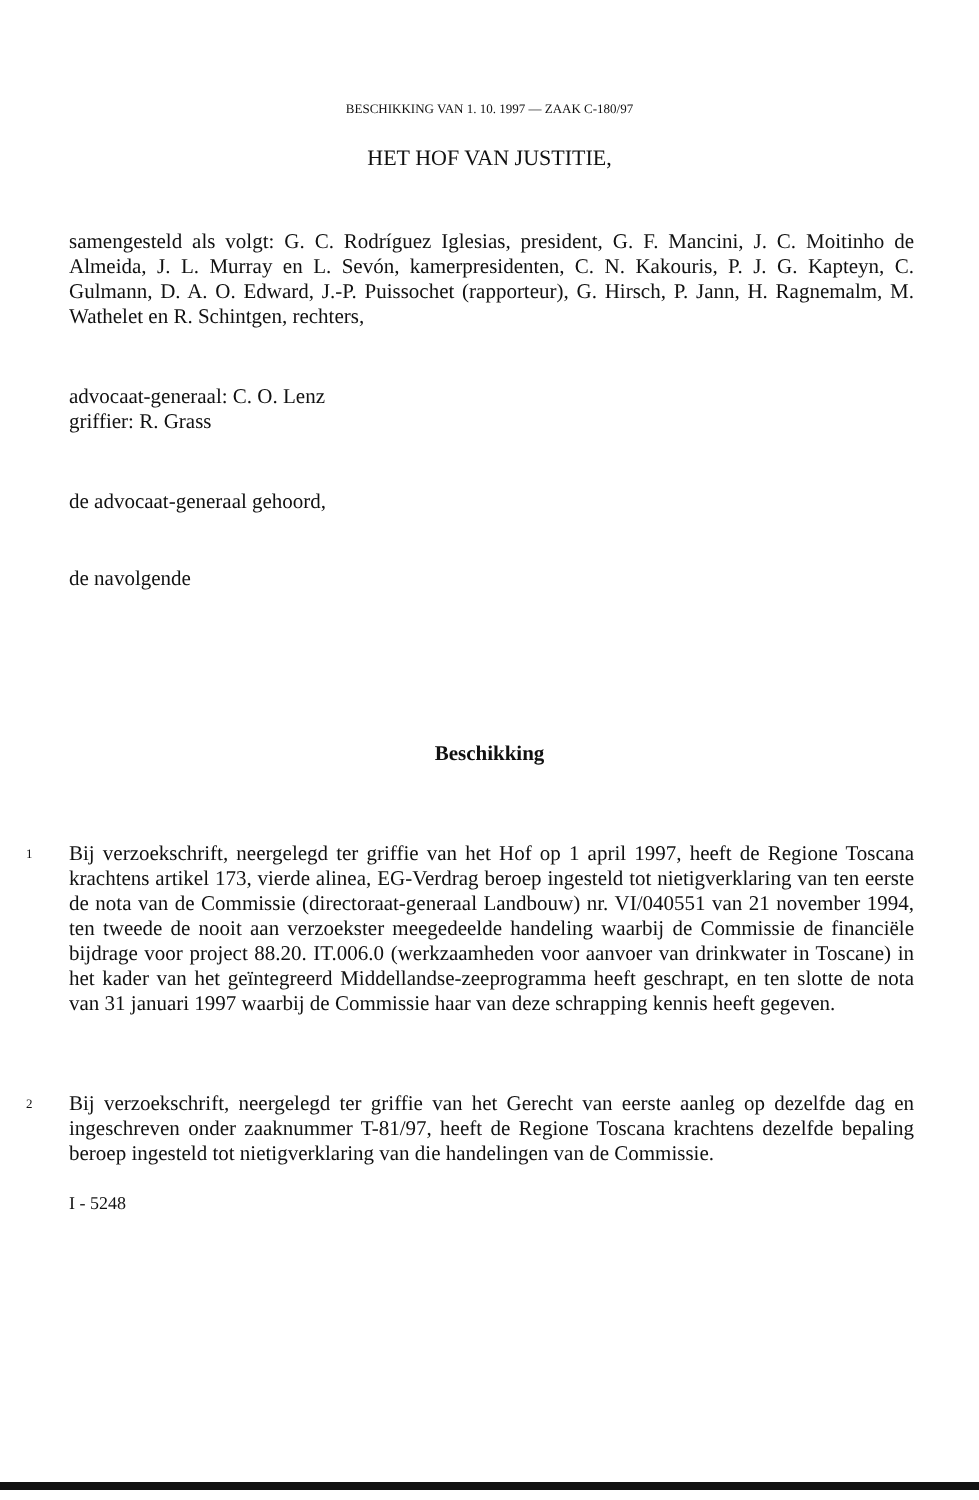BESCHIKKING VAN 1. 10. 1997 — ZAAK C-180/97
HET HOF VAN JUSTITIE,
samengesteld als volgt: G. C. Rodríguez Iglesias, president, G. F. Mancini, J. C. Moitinho de Almeida, J. L. Murray en L. Sevón, kamerpresidenten, C. N. Kakouris, P. J. G. Kapteyn, C. Gulmann, D. A. O. Edward, J.-P. Puissochet (rapporteur), G. Hirsch, P. Jann, H. Ragnemalm, M. Wathelet en R. Schintgen, rechters,
advocaat-generaal: C. O. Lenz
griffier: R. Grass
de advocaat-generaal gehoord,
de navolgende
Beschikking
1
Bij verzoekschrift, neergelegd ter griffie van het Hof op 1 april 1997, heeft de Regione Toscana krachtens artikel 173, vierde alinea, EG-Verdrag beroep ingesteld tot nietigverklaring van ten eerste de nota van de Commissie (directoraat-generaal Landbouw) nr. VI/040551 van 21 november 1994, ten tweede de nooit aan verzoekster meegedeelde handeling waarbij de Commissie de financiële bijdrage voor project 88.20. IT.006.0 (werkzaamheden voor aanvoer van drinkwater in Toscane) in het kader van het geïntegreerd Middellandse-zeeprogramma heeft geschrapt, en ten slotte de nota van 31 januari 1997 waarbij de Commissie haar van deze schrapping kennis heeft gegeven.
2
Bij verzoekschrift, neergelegd ter griffie van het Gerecht van eerste aanleg op dezelfde dag en ingeschreven onder zaaknummer T-81/97, heeft de Regione Toscana krachtens dezelfde bepaling beroep ingesteld tot nietigverklaring van die handelingen van de Commissie.
I - 5248